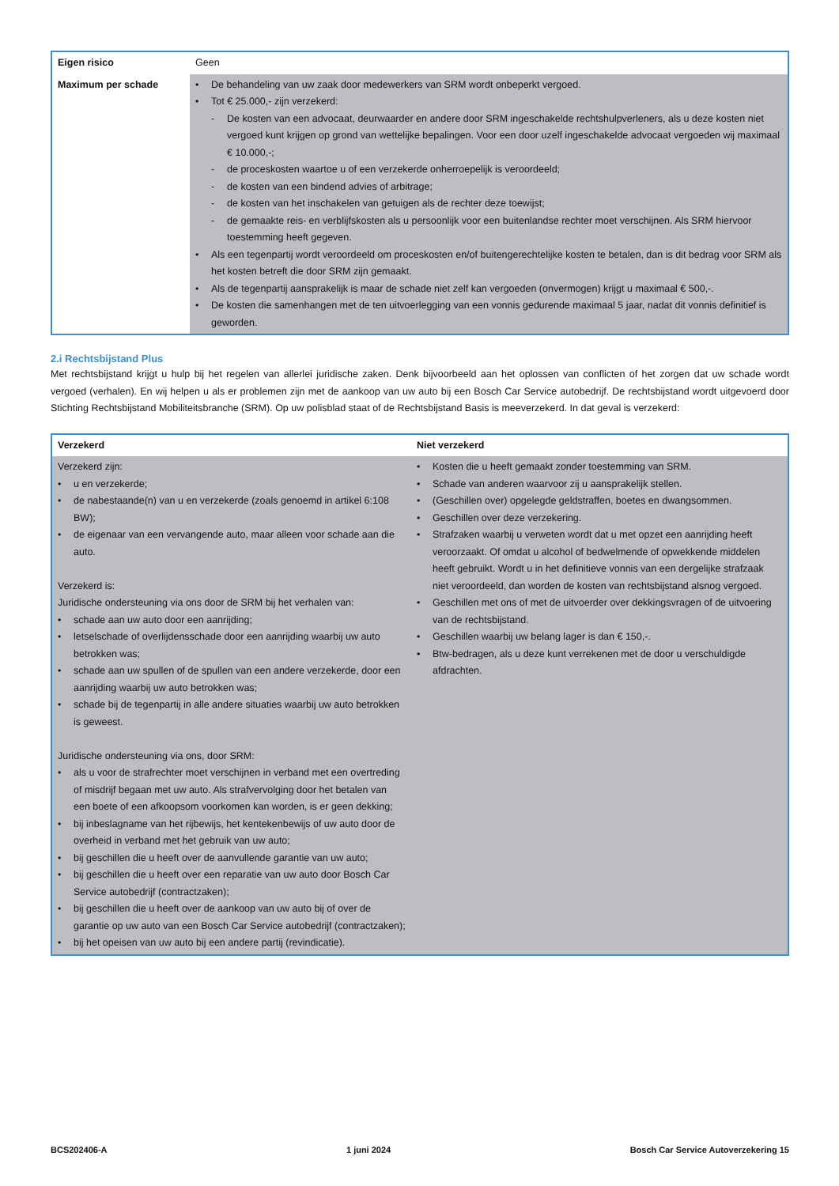| Eigen risico | Geen |
| Maximum per schade | De behandeling van uw zaak door medewerkers van SRM wordt onbeperkt vergoed. Tot € 25.000,- zijn verzekerd: De kosten van een advocaat, deurwaarder en andere door SRM ingeschakelde rechtshulpverleners, als u deze kosten niet vergoed kunt krijgen op grond van wettelijke bepalingen. Voor een door uzelf ingeschakelde advocaat vergoeden wij maximaal € 10.000,-; de proceskosten waartoe u of een verzekerde onherroepelijk is veroordeeld; de kosten van een bindend advies of arbitrage; de kosten van het inschakelen van getuigen als de rechter deze toewijst; de gemaakte reis- en verblijfskosten als u persoonlijk voor een buitenlandse rechter moet verschijnen. Als SRM hiervoor toestemming heeft gegeven. Als een tegenpartij wordt veroordeeld om proceskosten en/of buitengerechtelijke kosten te betalen, dan is dit bedrag voor SRM als het kosten betreft die door SRM zijn gemaakt. Als de tegenpartij aansprakelijk is maar de schade niet zelf kan vergoeden (onvermogen) krijgt u maximaal € 500,-. De kosten die samenhangen met de ten uitvoerlegging van een vonnis gedurende maximaal 5 jaar, nadat dit vonnis definitief is geworden. |
2.i Rechtsbijstand Plus
Met rechtsbijstand krijgt u hulp bij het regelen van allerlei juridische zaken. Denk bijvoorbeeld aan het oplossen van conflicten of het zorgen dat uw schade wordt vergoed (verhalen). En wij helpen u als er problemen zijn met de aankoop van uw auto bij een Bosch Car Service autobedrijf. De rechtsbijstand wordt uitgevoerd door Stichting Rechtsbijstand Mobiliteitsbranche (SRM). Op uw polisblad staat of de Rechtsbijstand Basis is meeverzekerd. In dat geval is verzekerd:
| Verzekerd | Niet verzekerd |
| --- | --- |
| Verzekerd zijn: u en verzekerde; de nabestaande(n) van u en verzekerde (zoals genoemd in artikel 6:108 BW); de eigenaar van een vervangende auto, maar alleen voor schade aan die auto. Verzekerd is: Juridische ondersteuning via ons door de SRM bij het verhalen van: schade aan uw auto door een aanrijding; letselschade of overlijdensschade door een aanrijding waarbij uw auto betrokken was; schade aan uw spullen of de spullen van een andere verzekerde, door een aanrijding waarbij uw auto betrokken was; schade bij de tegenpartij in alle andere situaties waarbij uw auto betrokken is geweest. Juridische ondersteuning via ons, door SRM: als u voor de strafrechter moet verschijnen in verband met een overtreding of misdrijf begaan met uw auto. Als strafvervolging door het betalen van een boete of een afkoopsom voorkomen kan worden, is er geen dekking; bij inbeslagname van het rijbewijs, het kentekenbewijs of uw auto door de overheid in verband met het gebruik van uw auto; bij geschillen die u heeft over de aanvullende garantie van uw auto; bij geschillen die u heeft over een reparatie van uw auto door Bosch Car Service autobedrijf (contractzaken); bij geschillen die u heeft over de aankoop van uw auto bij of over de garantie op uw auto van een Bosch Car Service autobedrijf (contractzaken); bij het opeisen van uw auto bij een andere partij (revindicatie). | Kosten die u heeft gemaakt zonder toestemming van SRM. Schade van anderen waarvoor zij u aansprakelijk stellen. (Geschillen over) opgelegde geldstraffen, boetes en dwangsommen. Geschillen over deze verzekering. Strafzaken waarbij u verweten wordt dat u met opzet een aanrijding heeft veroorzaakt. Of omdat u alcohol of bedwelmende of opwekkende middelen heeft gebruikt. Wordt u in het definitieve vonnis van een dergelijke strafzaak niet veroordeeld, dan worden de kosten van rechtsbijstand alsnog vergoed. Geschillen met ons of met de uitvoerder over dekkingsvragen of de uitvoering van de rechtsbijstand. Geschillen waarbij uw belang lager is dan € 150,-. Btw-bedragen, als u deze kunt verrekenen met de door u verschuldigde afdrachten. |
BCS202406-A 1 juni 2024 Bosch Car Service Autoverzekering 15